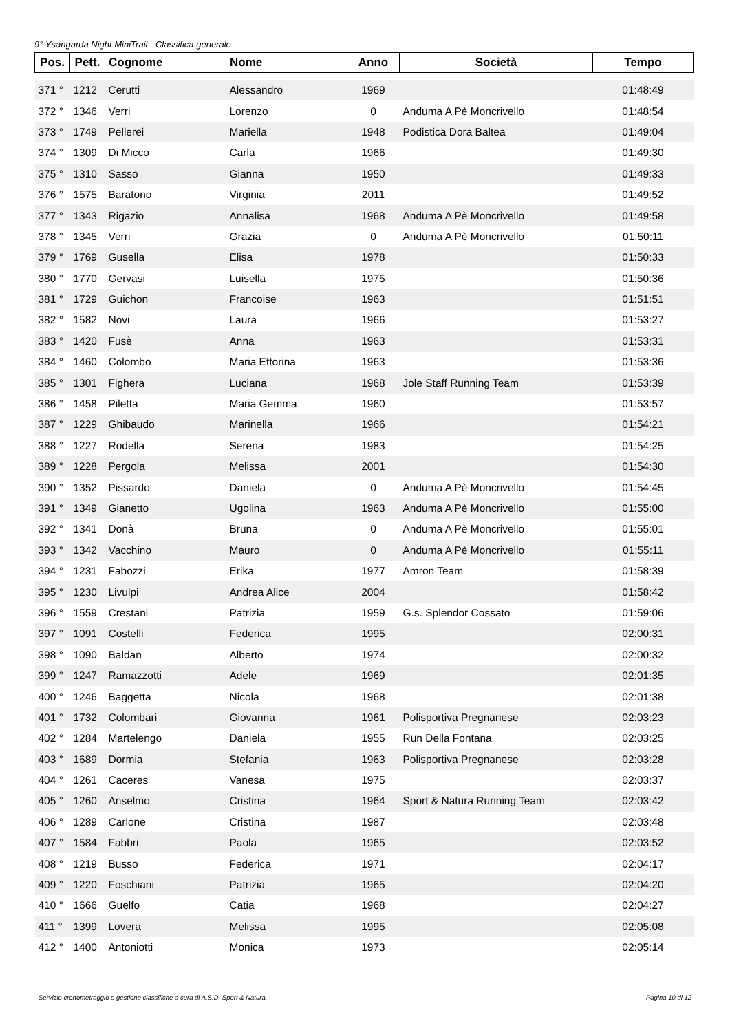9° Ysangarda Night MiniTrail - Classifica generale
| Pos. | Pett. | Cognome | Nome | Anno | Società | Tempo |
| --- | --- | --- | --- | --- | --- | --- |
| 371 ° | 1212 | Cerutti | Alessandro | 1969 | | 01:48:49 |
| 372 ° | 1346 | Verri | Lorenzo | 0 | Anduma A Pè Moncrivello | 01:48:54 |
| 373 ° | 1749 | Pellerei | Mariella | 1948 | Podistica Dora Baltea | 01:49:04 |
| 374 ° | 1309 | Di Micco | Carla | 1966 | | 01:49:30 |
| 375 ° | 1310 | Sasso | Gianna | 1950 | | 01:49:33 |
| 376 ° | 1575 | Baratono | Virginia | 2011 | | 01:49:52 |
| 377 ° | 1343 | Rigazio | Annalisa | 1968 | Anduma A Pè Moncrivello | 01:49:58 |
| 378 ° | 1345 | Verri | Grazia | 0 | Anduma A Pè Moncrivello | 01:50:11 |
| 379 ° | 1769 | Gusella | Elisa | 1978 | | 01:50:33 |
| 380 ° | 1770 | Gervasi | Luisella | 1975 | | 01:50:36 |
| 381 ° | 1729 | Guichon | Francoise | 1963 | | 01:51:51 |
| 382 ° | 1582 | Novi | Laura | 1966 | | 01:53:27 |
| 383 ° | 1420 | Fusè | Anna | 1963 | | 01:53:31 |
| 384 ° | 1460 | Colombo | Maria Ettorina | 1963 | | 01:53:36 |
| 385 ° | 1301 | Fighera | Luciana | 1968 | Jole Staff Running Team | 01:53:39 |
| 386 ° | 1458 | Piletta | Maria Gemma | 1960 | | 01:53:57 |
| 387 ° | 1229 | Ghibaudo | Marinella | 1966 | | 01:54:21 |
| 388 ° | 1227 | Rodella | Serena | 1983 | | 01:54:25 |
| 389 ° | 1228 | Pergola | Melissa | 2001 | | 01:54:30 |
| 390 ° | 1352 | Pissardo | Daniela | 0 | Anduma A Pè Moncrivello | 01:54:45 |
| 391 ° | 1349 | Gianetto | Ugolina | 1963 | Anduma A Pè Moncrivello | 01:55:00 |
| 392 ° | 1341 | Donà | Bruna | 0 | Anduma A Pè Moncrivello | 01:55:01 |
| 393 ° | 1342 | Vacchino | Mauro | 0 | Anduma A Pè Moncrivello | 01:55:11 |
| 394 ° | 1231 | Fabozzi | Erika | 1977 | Amron Team | 01:58:39 |
| 395 ° | 1230 | Livulpi | Andrea Alice | 2004 | | 01:58:42 |
| 396 ° | 1559 | Crestani | Patrizia | 1959 | G.s. Splendor Cossato | 01:59:06 |
| 397 ° | 1091 | Costelli | Federica | 1995 | | 02:00:31 |
| 398 ° | 1090 | Baldan | Alberto | 1974 | | 02:00:32 |
| 399 ° | 1247 | Ramazzotti | Adele | 1969 | | 02:01:35 |
| 400 ° | 1246 | Baggetta | Nicola | 1968 | | 02:01:38 |
| 401 ° | 1732 | Colombari | Giovanna | 1961 | Polisportiva Pregnanese | 02:03:23 |
| 402 ° | 1284 | Martelengo | Daniela | 1955 | Run Della Fontana | 02:03:25 |
| 403 ° | 1689 | Dormia | Stefania | 1963 | Polisportiva Pregnanese | 02:03:28 |
| 404 ° | 1261 | Caceres | Vanesa | 1975 | | 02:03:37 |
| 405 ° | 1260 | Anselmo | Cristina | 1964 | Sport & Natura Running Team | 02:03:42 |
| 406 ° | 1289 | Carlone | Cristina | 1987 | | 02:03:48 |
| 407 ° | 1584 | Fabbri | Paola | 1965 | | 02:03:52 |
| 408 ° | 1219 | Busso | Federica | 1971 | | 02:04:17 |
| 409 ° | 1220 | Foschiani | Patrizia | 1965 | | 02:04:20 |
| 410 ° | 1666 | Guelfo | Catia | 1968 | | 02:04:27 |
| 411 ° | 1399 | Lovera | Melissa | 1995 | | 02:05:08 |
| 412 ° | 1400 | Antoniotti | Monica | 1973 | | 02:05:14 |
Servizio cronometraggio e gestione classifiche a cura di A.S.D. Sport & Natura. Pagina 10 di 12